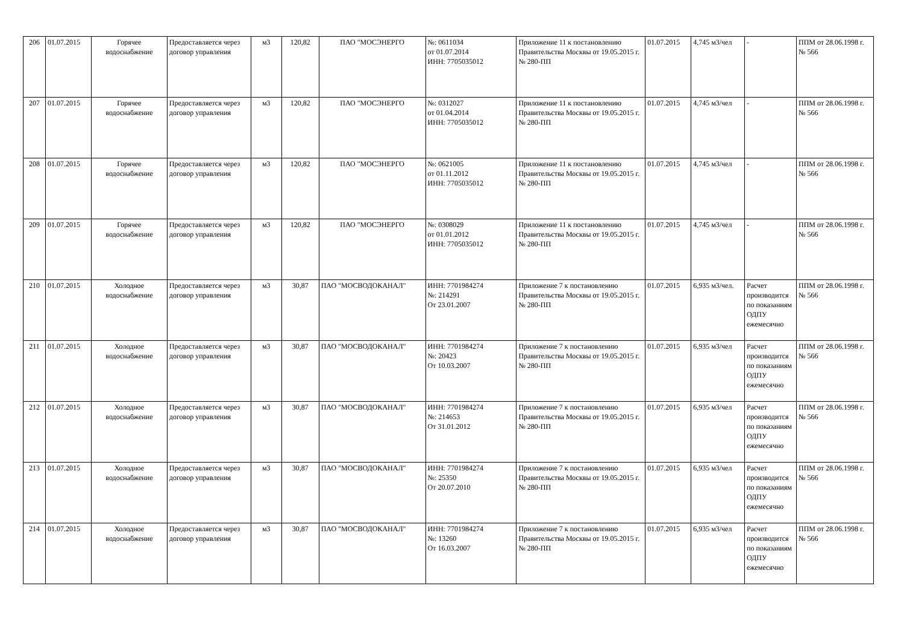| 206 | 01.07.2015 | Горячее водоснабжение | Предоставляется через договор управления | м3 | 120,82 | ПАО "МОСЭНЕРГО | №: 0611034 от 01.07.2014 ИНН: 7705035012 | Приложение 11 к постановлению Правительства Москвы от 19.05.2015 г. № 280-ПП | 01.07.2015 | 4,745 м3/чел | - | ППМ от 28.06.1998 г. № 566 |
| 207 | 01.07.2015 | Горячее водоснабжение | Предоставляется через договор управления | м3 | 120,82 | ПАО "МОСЭНЕРГО | №: 0312027 от 01.04.2014 ИНН: 7705035012 | Приложение 11 к постановлению Правительства Москвы от 19.05.2015 г. № 280-ПП | 01.07.2015 | 4,745 м3/чел | - | ППМ от 28.06.1998 г. № 566 |
| 208 | 01.07.2015 | Горячее водоснабжение | Предоставляется через договор управления | м3 | 120,82 | ПАО "МОСЭНЕРГО | №: 0621005 от 01.11.2012 ИНН: 7705035012 | Приложение 11 к постановлению Правительства Москвы от 19.05.2015 г. № 280-ПП | 01.07.2015 | 4,745 м3/чел | - | ППМ от 28.06.1998 г. № 566 |
| 209 | 01.07.2015 | Горячее водоснабжение | Предоставляется через договор управления | м3 | 120,82 | ПАО "МОСЭНЕРГО | №: 0308029 от 01.01.2012 ИНН: 7705035012 | Приложение 11 к постановлению Правительства Москвы от 19.05.2015 г. № 280-ПП | 01.07.2015 | 4,745 м3/чел | - | ППМ от 28.06.1998 г. № 566 |
| 210 | 01.07.2015 | Холодное водоснабжение | Предоставляется через договор управления | м3 | 30,87 | ПАО "МОСВОДОКАНАЛ" | ИНН: 7701984274 №: 214291 От 23.01.2007 | Приложение 7 к постановлению Правительства Москвы от 19.05.2015 г. № 280-ПП | 01.07.2015 | 6,935 м3/чел. | Расчет производится по показаниям ОДПУ ежемесячно | ППМ от 28.06.1998 г. № 566 |
| 211 | 01.07.2015 | Холодное водоснабжение | Предоставляется через договор управления | м3 | 30,87 | ПАО "МОСВОДОКАНАЛ" | ИНН: 7701984274 №: 20423 От 10.03.2007 | Приложение 7 к постановлению Правительства Москвы от 19.05.2015 г. № 280-ПП | 01.07.2015 | 6,935 м3/чел | Расчет производится по показаниям ОДПУ ежемесячно | ППМ от 28.06.1998 г. № 566 |
| 212 | 01.07.2015 | Холодное водоснабжение | Предоставляется через договор управления | м3 | 30,87 | ПАО "МОСВОДОКАНАЛ" | ИНН: 7701984274 №: 214653 От 31.01.2012 | Приложение 7 к постановлению Правительства Москвы от 19.05.2015 г. № 280-ПП | 01.07.2015 | 6,935 м3/чел | Расчет производится по показаниям ОДПУ ежемесячно | ППМ от 28.06.1998 г. № 566 |
| 213 | 01.07.2015 | Холодное водоснабжение | Предоставляется через договор управления | м3 | 30,87 | ПАО "МОСВОДОКАНАЛ" | ИНН: 7701984274 №: 25350 От 20.07.2010 | Приложение 7 к постановлению Правительства Москвы от 19.05.2015 г. № 280-ПП | 01.07.2015 | 6,935 м3/чел | Расчет производится по показаниям ОДПУ ежемесячно | ППМ от 28.06.1998 г. № 566 |
| 214 | 01.07.2015 | Холодное водоснабжение | Предоставляется через договор управления | м3 | 30,87 | ПАО "МОСВОДОКАНАЛ" | ИНН: 7701984274 №: 13260 От 16.03.2007 | Приложение 7 к постановлению Правительства Москвы от 19.05.2015 г. № 280-ПП | 01.07.2015 | 6,935 м3/чел | Расчет производится по показаниям ОДПУ ежемесячно | ППМ от 28.06.1998 г. № 566 |